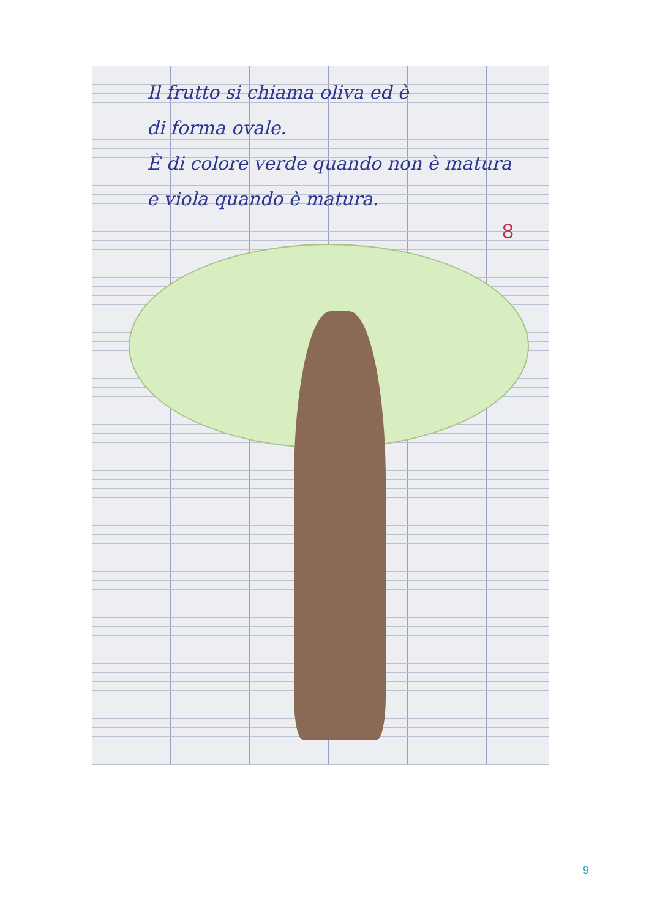Il frutto si chiama oliva ed è
di forma ovale.
È di colore verde quando non è matura
e viola quando è matura.
8
9